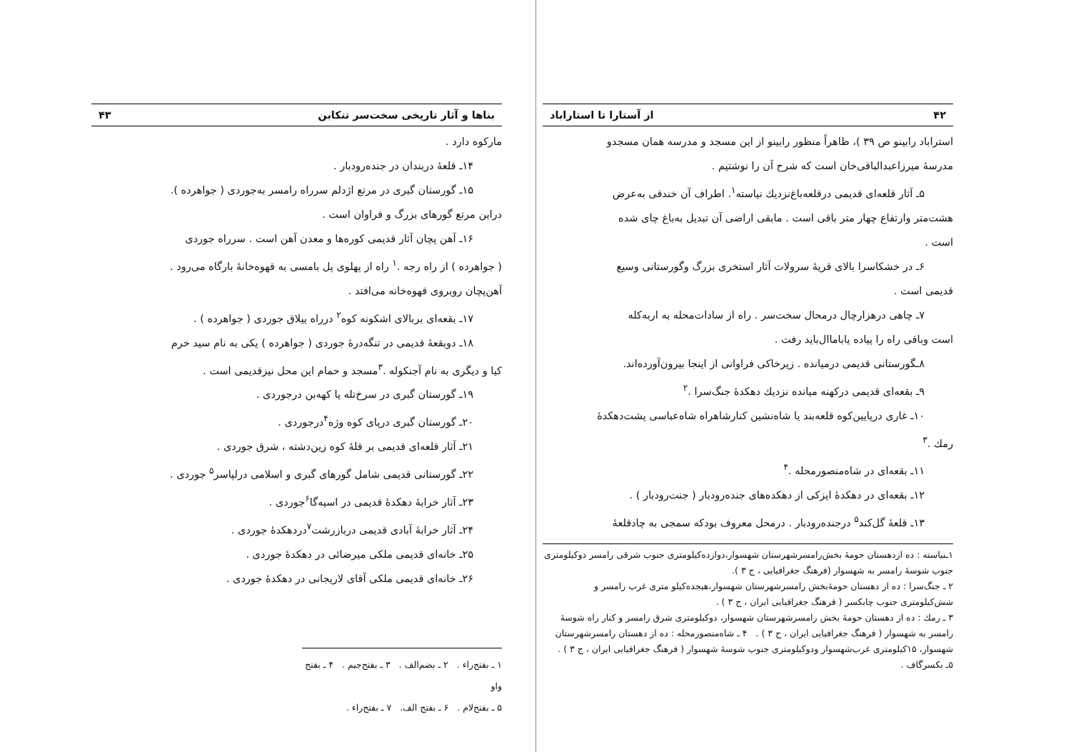بناها و آثار تاریخی سخت‌سر تنکابن ۴۳
مارکوه دارد .
۱۴ـ قلعهٔ دربندان در جنده‌رودبار .
۱۵ـ گورستان گبری در مرتع اژدلم سرراه رامسر به‌جوردی ( جواهرده ).
دراین مرتع گورهای بزرگ و فراوان است .
۱۶ـ آهن پچان آثار قدیمی کوره‌ها و معدن آهن است . سرراه جوردی
( جواهرده ) از راه رجه .<sup>۱</sup> راه از پهلوی پل بامسی به قهوه‌خانهٔ بارگاه می‌رود .
آهن‌پچان روبروی قهوه‌خانه می‌افتد .
۱۷ـ بقعه‌ای بربالای اشکونه کوه<sup>۲</sup> درراه ییلاق جوردی ( جواهرده ) .
۱۸ـ دوبقعهٔ قدیمی در تنگه‌درهٔ جوردی ( جواهرده ) یکی به نام سید خرم
کیا و دیگری به نام آجنکوله .<sup>۳</sup>مسجد و حمام این محل نیزقدیمی است .
۱۹ـ گورستان گبری در سرخ‌تله یا کهه‌بن درجوردی .
۲۰ـ گورستان گبری درپای کوه وژه<sup>۴</sup>درجوردی .
۲۱ـ آثار قلعه‌ای قدیمی بر قلهٔ کوه زین‌دشته ، شرق جوردی .
۲۲ـ گورستانی قدیمی شامل گورهای گبری و اسلامی درلپاسر<sup>۵</sup> جوردی .
۲۳ـ آثار خرابهٔ دهکدهٔ قدیمی در اسیه‌گا<sup>۶</sup>جوردی .
۲۴ـ آثار خرابهٔ آبادی قدیمی دربازرشت<sup>۷</sup>دردهکدهٔ جوردی .
۲۵ـ خانه‌ای قدیمی ملکی میرضائی در دهکدهٔ جوردی .
۲۶ـ خانه‌ای قدیمی ملکی آقای لاریجانی در دهکدهٔ جوردی .
۱ ـ بفتح‌راء . ۲ ـ بضم‌الف . ۳ ـ بفتح‌جیم . ۴ ـ بفتح واو
۵ ـ بفتح‌لام . ۶ ـ بفتح الف. ۷ ـ بفتح‌راء .
۴۲ از آستارا تا استاراباد
استراباد رابینو ص ۳۹ )، ظاهراً منظور رابینو از این مسجد و مدرسه همان مسجدو
مدرسهٔ میرزاعبدالباقی‌خان است که شرح آن را نوشتیم .
۵ـ آثار قلعه‌ای قدیمی درقلعه‌باغ‌نزدیك نیاسته<sup>۱</sup>. اطراف آن خندقی به‌عرض
هشت‌متر وارتفاع چهار متر باقی است . مابقی اراضی آن تبدیل به‌باغ چای شده
است .
۶ـ در خشکاسرا بالای قریهٔ سرولات آثار استخری بزرگ وگورستانی وسیع
قدیمی است .
۷ـ چاهی درهزارچال درمحال سخت‌سر . راه از سادات‌محله به اربه‌کله
است وباقی راه را پیاده یاباماال‌باید رفت .
۸ـگورستانی قدیمی درمیانده . زیرخاکی فراوانی از اینجا بیرون‌آورده‌اند.
۹ـ بقعه‌ای قدیمی درکهنه میانده نزدیك دهکدهٔ جنگ‌سرا .<sup>۲</sup>
۱۰ـ غاری درپایین‌کوه قلعه‌بند یا شاه‌نشین کنارشاهراه شاه‌عباسی پشت‌دهکدهٔ
رمك .<sup>۳</sup>
۱۱ـ بقعه‌ای در شاه‌منصورمحله .<sup>۴</sup>
۱۲ـ بقعه‌ای در دهکدهٔ ایزکی از دهکده‌های جنده‌رودبار ( جنت‌رودبار ) .
۱۳ـ قلعهٔ گل‌کند<sup>۵</sup> درجنده‌رودبار . درمحل معروف بودکه سمجی به چادقلعهٔ
۱ـنیاسته : ده ازدهستان حومهٔ بخش‌رامسرشهرستان شهسوار،دوازده‌کیلومتری جنوب شرقی رامسر دوکیلومتری جنوب شوسهٔ رامسر به شهسوار (فرهنگ جغرافیایی ، ج ۳ ).
۲ ـ جنگ‌سرا : ده از دهستان حومهٔ‌بخش رامسرشهرستان شهسوار،هیجده‌کیلو متری غرب رامسر و شش‌کیلومتری جنوب چابکسر ( فرهنگ جغرافیایی ایران ، ج ۳ ) .
۳ ـ رمك : ده از دهستان حومهٔ بخش رامسرشهرستان شهسوار، دوکیلومتری شرق رامسر و کنار راه شوسهٔ رامسر به شهسوار ( فرهنگ جغرافیایی ایران ، ج ۳ ) . ۴ ـ شاه‌منصورمحله : ده از دهستان رامسرشهرستان شهسوار، ۱۵کیلومتری غرب‌شهسوار ودوکیلومتری جنوب شوسهٔ شهسوار ( فرهنگ جغرافیایی ایران ، ج ۳ ) . ۵ـ بکسرگاف .